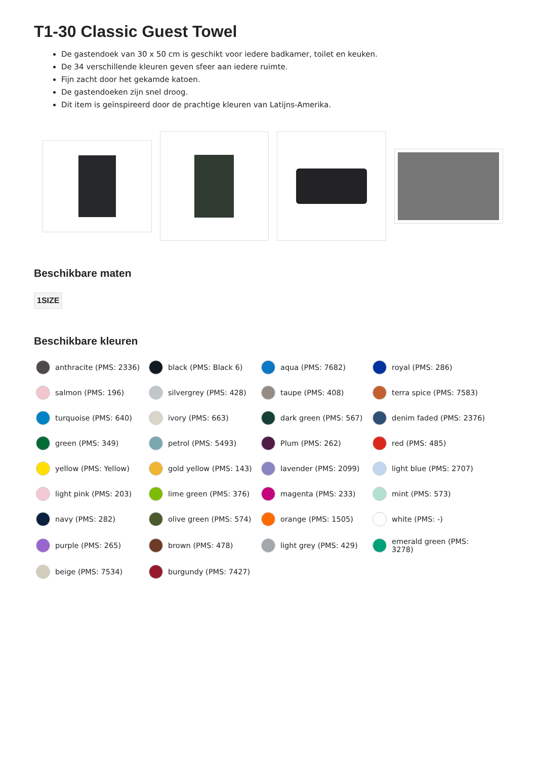T1-30 Classic Guest Towel
De gastendoek van 30 x 50 cm is geschikt voor iedere badkamer, toilet en keuken.
De 34 verschillende kleuren geven sfeer aan iedere ruimte.
Fijn zacht door het gekamde katoen.
De gastendoeken zijn snel droog.
Dit item is geïnspireerd door de prachtige kleuren van Latijns-Amerika.
Beschikbare maten
1SIZE
Beschikbare kleuren
anthracite (PMS: 2336)
black (PMS: Black 6)
aqua (PMS: 7682)
royal (PMS: 286)
salmon (PMS: 196)
silvergrey (PMS: 428)
taupe (PMS: 408)
terra spice (PMS: 7583)
turquoise (PMS: 640)
ivory (PMS: 663)
dark green (PMS: 567)
denim faded (PMS: 2376)
green (PMS: 349)
petrol (PMS: 5493)
Plum (PMS: 262)
red (PMS: 485)
yellow (PMS: Yellow)
gold yellow (PMS: 143)
lavender (PMS: 2099)
light blue (PMS: 2707)
light pink (PMS: 203)
lime green (PMS: 376)
magenta (PMS: 233)
mint (PMS: 573)
navy (PMS: 282)
olive green (PMS: 574)
orange (PMS: 1505)
white (PMS: -)
purple (PMS: 265)
brown (PMS: 478)
light grey (PMS: 429)
emerald green (PMS: 3278)
beige (PMS: 7534)
burgundy (PMS: 7427)